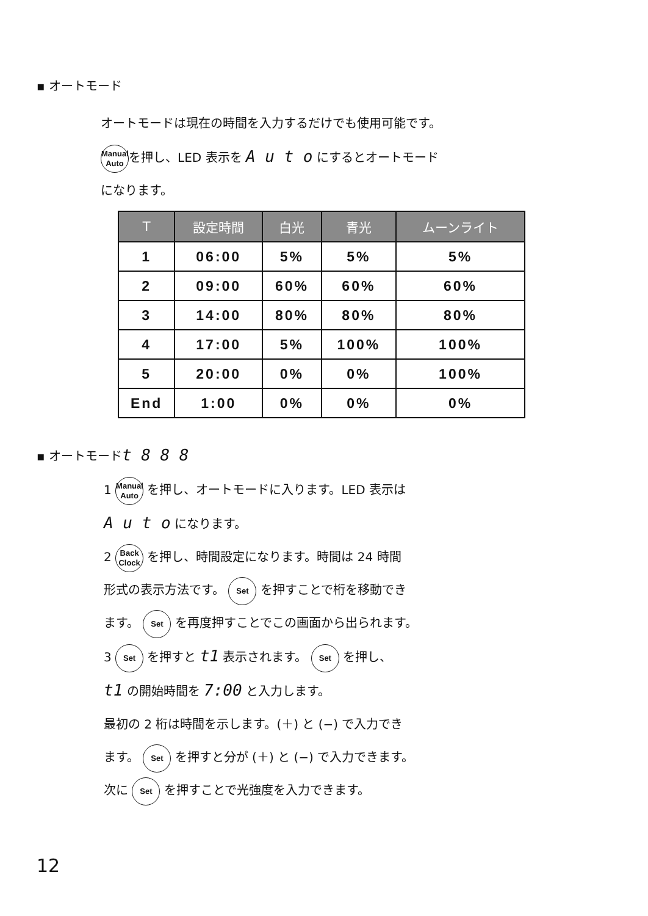▪ オートモード
オートモードは現在の時間を入力するだけでも使用可能です。
Manual
Auto を押し、LED 表示を A u t o にするとオートモード
になります。
| T | 設定時間 | 白光 | 青光 | ムーンライト |
| --- | --- | --- | --- | --- |
| 1 | 06:00 | 5% | 5% | 5% |
| 2 | 09:00 | 60% | 60% | 60% |
| 3 | 14:00 | 80% | 80% | 80% |
| 4 | 17:00 | 5% | 100% | 100% |
| 5 | 20:00 | 0% | 0% | 100% |
| End | 1:00 | 0% | 0% | 0% |
▪ オートモードt 8 8 8
1 Manual
Auto を押し、オートモードに入ります。LED 表示は
A u t o になります。
2 Back
Clock を押し、時間設定になります。時間は 24 時間
形式の表示方法です。 Set を押すことで桁を移動でき
ます。 Set を再度押すことでこの画面から出られます。
3 Set を押すと t1 表示されます。 Set を押し、
t1 の開始時間を 7:00 と入力します。
最初の 2 桁は時間を示します。(＋) と (−) で入力でき
ます。 Set を押すと分が (＋) と (−) で入力できます。
次に Set を押すことで光強度を入力できます。
12